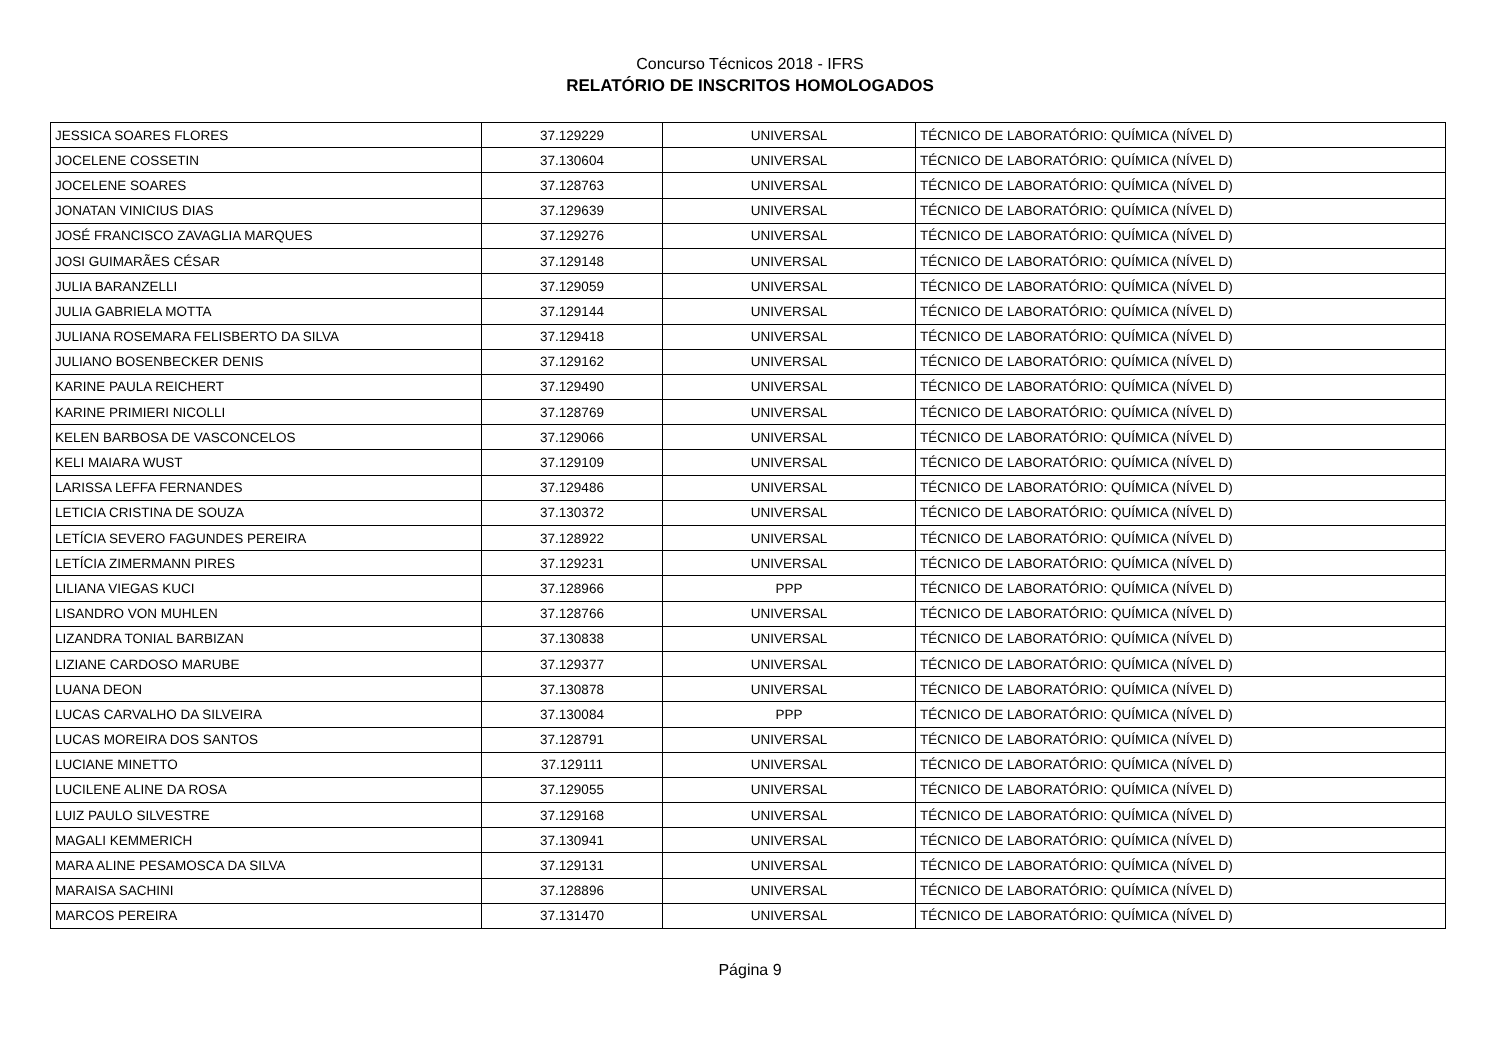Concurso Técnicos 2018 - IFRS
RELATÓRIO DE INSCRITOS HOMOLOGADOS
| JESSICA SOARES FLORES | 37.129229 | UNIVERSAL | TÉCNICO DE LABORATÓRIO: QUÍMICA (NÍVEL D) |
| JOCELENE COSSETIN | 37.130604 | UNIVERSAL | TÉCNICO DE LABORATÓRIO: QUÍMICA (NÍVEL D) |
| JOCELENE SOARES | 37.128763 | UNIVERSAL | TÉCNICO DE LABORATÓRIO: QUÍMICA (NÍVEL D) |
| JONATAN VINICIUS DIAS | 37.129639 | UNIVERSAL | TÉCNICO DE LABORATÓRIO: QUÍMICA (NÍVEL D) |
| JOSÉ FRANCISCO ZAVAGLIA MARQUES | 37.129276 | UNIVERSAL | TÉCNICO DE LABORATÓRIO: QUÍMICA (NÍVEL D) |
| JOSI GUIMARÃES CÉSAR | 37.129148 | UNIVERSAL | TÉCNICO DE LABORATÓRIO: QUÍMICA (NÍVEL D) |
| JULIA BARANZELLI | 37.129059 | UNIVERSAL | TÉCNICO DE LABORATÓRIO: QUÍMICA (NÍVEL D) |
| JULIA GABRIELA MOTTA | 37.129144 | UNIVERSAL | TÉCNICO DE LABORATÓRIO: QUÍMICA (NÍVEL D) |
| JULIANA ROSEMARA FELISBERTO DA SILVA | 37.129418 | UNIVERSAL | TÉCNICO DE LABORATÓRIO: QUÍMICA (NÍVEL D) |
| JULIANO BOSENBECKER DENIS | 37.129162 | UNIVERSAL | TÉCNICO DE LABORATÓRIO: QUÍMICA (NÍVEL D) |
| KARINE PAULA REICHERT | 37.129490 | UNIVERSAL | TÉCNICO DE LABORATÓRIO: QUÍMICA (NÍVEL D) |
| KARINE PRIMIERI NICOLLI | 37.128769 | UNIVERSAL | TÉCNICO DE LABORATÓRIO: QUÍMICA (NÍVEL D) |
| KELEN BARBOSA DE VASCONCELOS | 37.129066 | UNIVERSAL | TÉCNICO DE LABORATÓRIO: QUÍMICA (NÍVEL D) |
| KELI MAIARA WUST | 37.129109 | UNIVERSAL | TÉCNICO DE LABORATÓRIO: QUÍMICA (NÍVEL D) |
| LARISSA LEFFA FERNANDES | 37.129486 | UNIVERSAL | TÉCNICO DE LABORATÓRIO: QUÍMICA (NÍVEL D) |
| LETICIA CRISTINA DE SOUZA | 37.130372 | UNIVERSAL | TÉCNICO DE LABORATÓRIO: QUÍMICA (NÍVEL D) |
| LETÍCIA SEVERO FAGUNDES PEREIRA | 37.128922 | UNIVERSAL | TÉCNICO DE LABORATÓRIO: QUÍMICA (NÍVEL D) |
| LETÍCIA ZIMERMANN PIRES | 37.129231 | UNIVERSAL | TÉCNICO DE LABORATÓRIO: QUÍMICA (NÍVEL D) |
| LILIANA VIEGAS KUCI | 37.128966 | PPP | TÉCNICO DE LABORATÓRIO: QUÍMICA (NÍVEL D) |
| LISANDRO VON MUHLEN | 37.128766 | UNIVERSAL | TÉCNICO DE LABORATÓRIO: QUÍMICA (NÍVEL D) |
| LIZANDRA TONIAL BARBIZAN | 37.130838 | UNIVERSAL | TÉCNICO DE LABORATÓRIO: QUÍMICA (NÍVEL D) |
| LIZIANE CARDOSO MARUBE | 37.129377 | UNIVERSAL | TÉCNICO DE LABORATÓRIO: QUÍMICA (NÍVEL D) |
| LUANA DEON | 37.130878 | UNIVERSAL | TÉCNICO DE LABORATÓRIO: QUÍMICA (NÍVEL D) |
| LUCAS CARVALHO DA SILVEIRA | 37.130084 | PPP | TÉCNICO DE LABORATÓRIO: QUÍMICA (NÍVEL D) |
| LUCAS MOREIRA DOS SANTOS | 37.128791 | UNIVERSAL | TÉCNICO DE LABORATÓRIO: QUÍMICA (NÍVEL D) |
| LUCIANE MINETTO | 37.129111 | UNIVERSAL | TÉCNICO DE LABORATÓRIO: QUÍMICA (NÍVEL D) |
| LUCILENE ALINE DA ROSA | 37.129055 | UNIVERSAL | TÉCNICO DE LABORATÓRIO: QUÍMICA (NÍVEL D) |
| LUIZ PAULO SILVESTRE | 37.129168 | UNIVERSAL | TÉCNICO DE LABORATÓRIO: QUÍMICA (NÍVEL D) |
| MAGALI KEMMERICH | 37.130941 | UNIVERSAL | TÉCNICO DE LABORATÓRIO: QUÍMICA (NÍVEL D) |
| MARA ALINE PESAMOSCA DA SILVA | 37.129131 | UNIVERSAL | TÉCNICO DE LABORATÓRIO: QUÍMICA (NÍVEL D) |
| MARAISA SACHINI | 37.128896 | UNIVERSAL | TÉCNICO DE LABORATÓRIO: QUÍMICA (NÍVEL D) |
| MARCOS PEREIRA | 37.131470 | UNIVERSAL | TÉCNICO DE LABORATÓRIO: QUÍMICA (NÍVEL D) |
Página 9